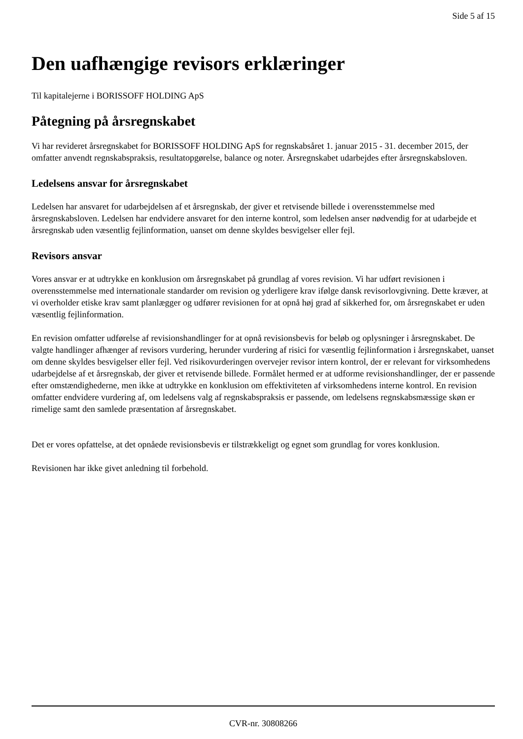Side 5 af 15
Den uafhængige revisors erklæringer
Til kapitalejerne i BORISSOFF HOLDING ApS
Påtegning på årsregnskabet
Vi har revideret årsregnskabet for BORISSOFF HOLDING ApS for regnskabsåret 1. januar 2015 - 31. december 2015, der omfatter anvendt regnskabspraksis, resultatopgørelse, balance og noter. Årsregnskabet udarbejdes efter årsregnskabsloven.
Ledelsens ansvar for årsregnskabet
Ledelsen har ansvaret for udarbejdelsen af et årsregnskab, der giver et retvisende billede i overensstemmelse med årsregnskabsloven. Ledelsen har endvidere ansvaret for den interne kontrol, som ledelsen anser nødvendig for at udarbejde et årsregnskab uden væsentlig fejlinformation, uanset om denne skyldes besvigelser eller fejl.
Revisors ansvar
Vores ansvar er at udtrykke en konklusion om årsregnskabet på grundlag af vores revision. Vi har udført revisionen i overensstemmelse med internationale standarder om revision og yderligere krav ifølge dansk revisorlovgivning. Dette kræver, at vi overholder etiske krav samt planlægger og udfører revisionen for at opnå høj grad af sikkerhed for, om årsregnskabet er uden væsentlig fejlinformation.
En revision omfatter udførelse af revisionshandlinger for at opnå revisionsbevis for beløb og oplysninger i årsregnskabet. De valgte handlinger afhænger af revisors vurdering, herunder vurdering af risici for væsentlig fejlinformation i årsregnskabet, uanset om denne skyldes besvigelser eller fejl. Ved risikovurderingen overvejer revisor intern kontrol, der er relevant for virksomhedens udarbejdelse af et årsregnskab, der giver et retvisende billede. Formålet hermed er at udforme revisionshandlinger, der er passende efter omstændighederne, men ikke at udtrykke en konklusion om effektiviteten af virksomhedens interne kontrol. En revision omfatter endvidere vurdering af, om ledelsens valg af regnskabspraksis er passende, om ledelsens regnskabsmæssige skøn er rimelige samt den samlede præsentation af årsregnskabet.
Det er vores opfattelse, at det opnåede revisionsbevis er tilstrækkeligt og egnet som grundlag for vores konklusion.
Revisionen har ikke givet anledning til forbehold.
CVR-nr. 30808266